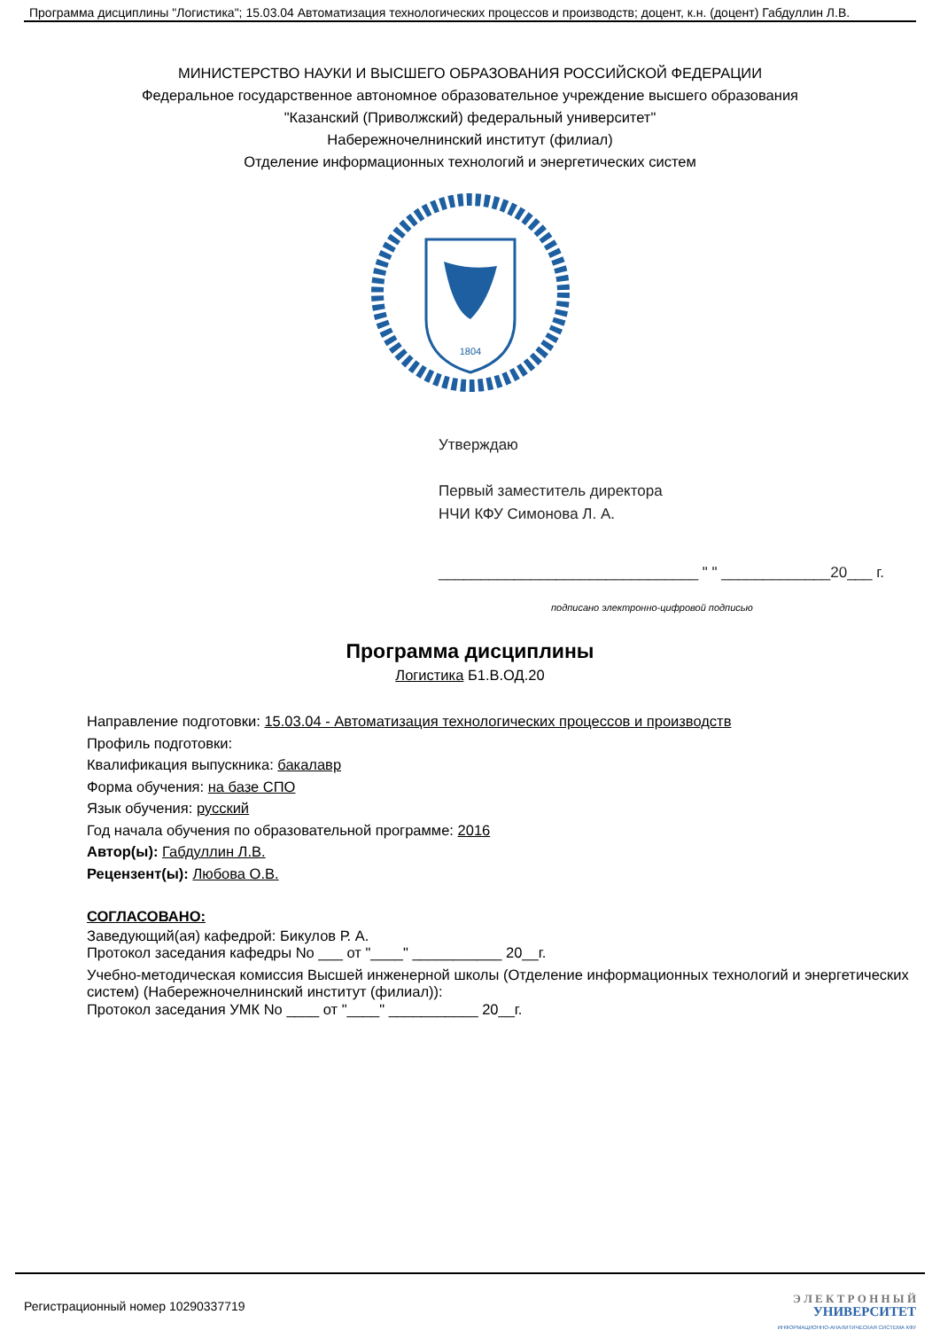Программа дисциплины "Логистика"; 15.03.04 Автоматизация технологических процессов и производств; доцент, к.н. (доцент) Габдуллин Л.В.
МИНИСТЕРСТВО НАУКИ И ВЫСШЕГО ОБРАЗОВАНИЯ РОССИЙСКОЙ ФЕДЕРАЦИИ
Федеральное государственное автономное образовательное учреждение высшего образования
"Казанский (Приволжский) федеральный университет"
Набережночелнинский институт (филиал)
Отделение информационных технологий и энергетических систем
1804
Утверждаю
Первый заместитель директора
НЧИ КФУ Симонова Л. А.
_______________________________ " " _____________20___ г.
подписано электронно-цифровой подписью
Программа дисциплины
Логистика Б1.В.ОД.20
Направление подготовки: 15.03.04 - Автоматизация технологических процессов и производств
Профиль подготовки:
Квалификация выпускника: бакалавр
Форма обучения: на базе СПО
Язык обучения: русский
Год начала обучения по образовательной программе: 2016
Автор(ы): Габдуллин Л.В.
Рецензент(ы): Любова О.В.
СОГЛАСОВАНО:
Заведующий(ая) кафедрой: Бикулов Р. А.
Протокол заседания кафедры No ___ от "____" ___________ 20__г.
Учебно-методическая комиссия Высшей инженерной школы (Отделение информационных технологий и энергетических систем) (Набережночелнинский институт (филиал)):
Протокол заседания УМК No ____ от "____" ___________ 20__г.
Регистрационный номер 10290337719
Э Л Е К Т Р О Н Н Ы Й
УНИВЕРСИТЕТ
ИНФОРМАЦИОННО-АНАЛИТИЧЕСКАЯ СИСТЕМА КФУ